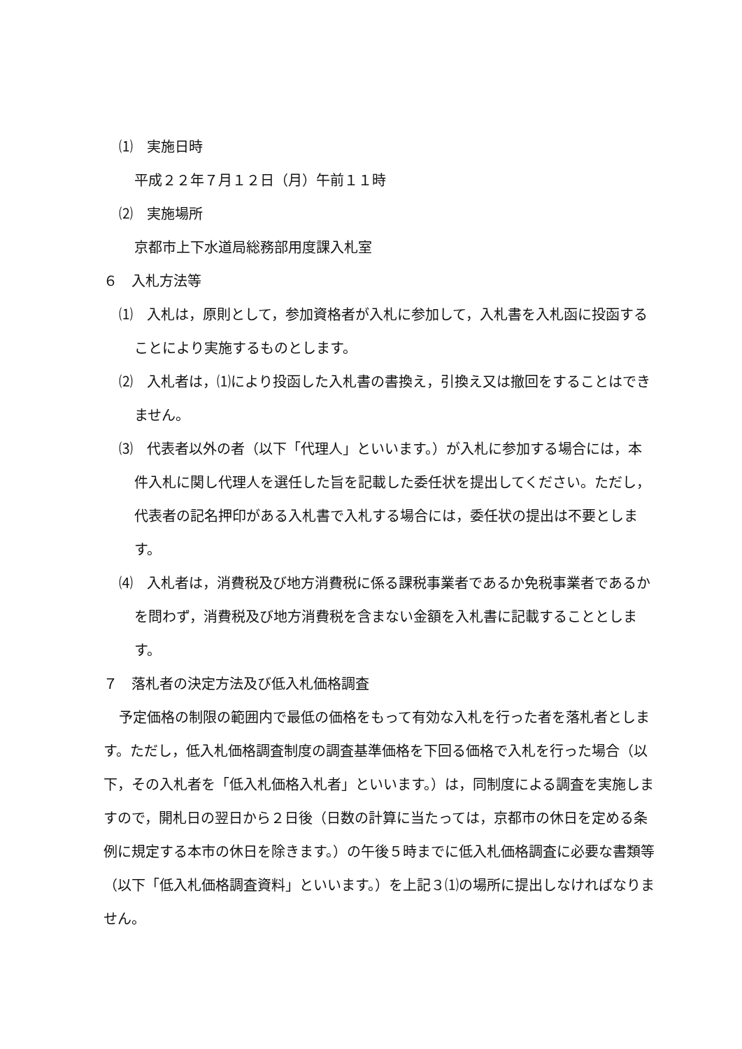⑴　実施日時
平成２２年７月１２日（月）午前１１時
⑵　実施場所
京都市上下水道局総務部用度課入札室
６　入札方法等
⑴　入札は，原則として，参加資格者が入札に参加して，入札書を入札函に投函することにより実施するものとします。
⑵　入札者は，⑴により投函した入札書の書換え，引換え又は撤回をすることはできません。
⑶　代表者以外の者（以下「代理人」といいます。）が入札に参加する場合には，本件入札に関し代理人を選任した旨を記載した委任状を提出してください。ただし，代表者の記名押印がある入札書で入札する場合には，委任状の提出は不要とします。
⑷　入札者は，消費税及び地方消費税に係る課税事業者であるか免税事業者であるかを問わず，消費税及び地方消費税を含まない金額を入札書に記載することとします。
７　落札者の決定方法及び低入札価格調査
予定価格の制限の範囲内で最低の価格をもって有効な入札を行った者を落札者とします。ただし，低入札価格調査制度の調査基準価格を下回る価格で入札を行った場合（以下，その入札者を「低入札価格入札者」といいます。）は，同制度による調査を実施しますので，開札日の翌日から２日後（日数の計算に当たっては，京都市の休日を定める条例に規定する本市の休日を除きます。）の午後５時までに低入札価格調査に必要な書類等（以下「低入札価格調査資料」といいます。）を上記３⑴の場所に提出しなければなりません。